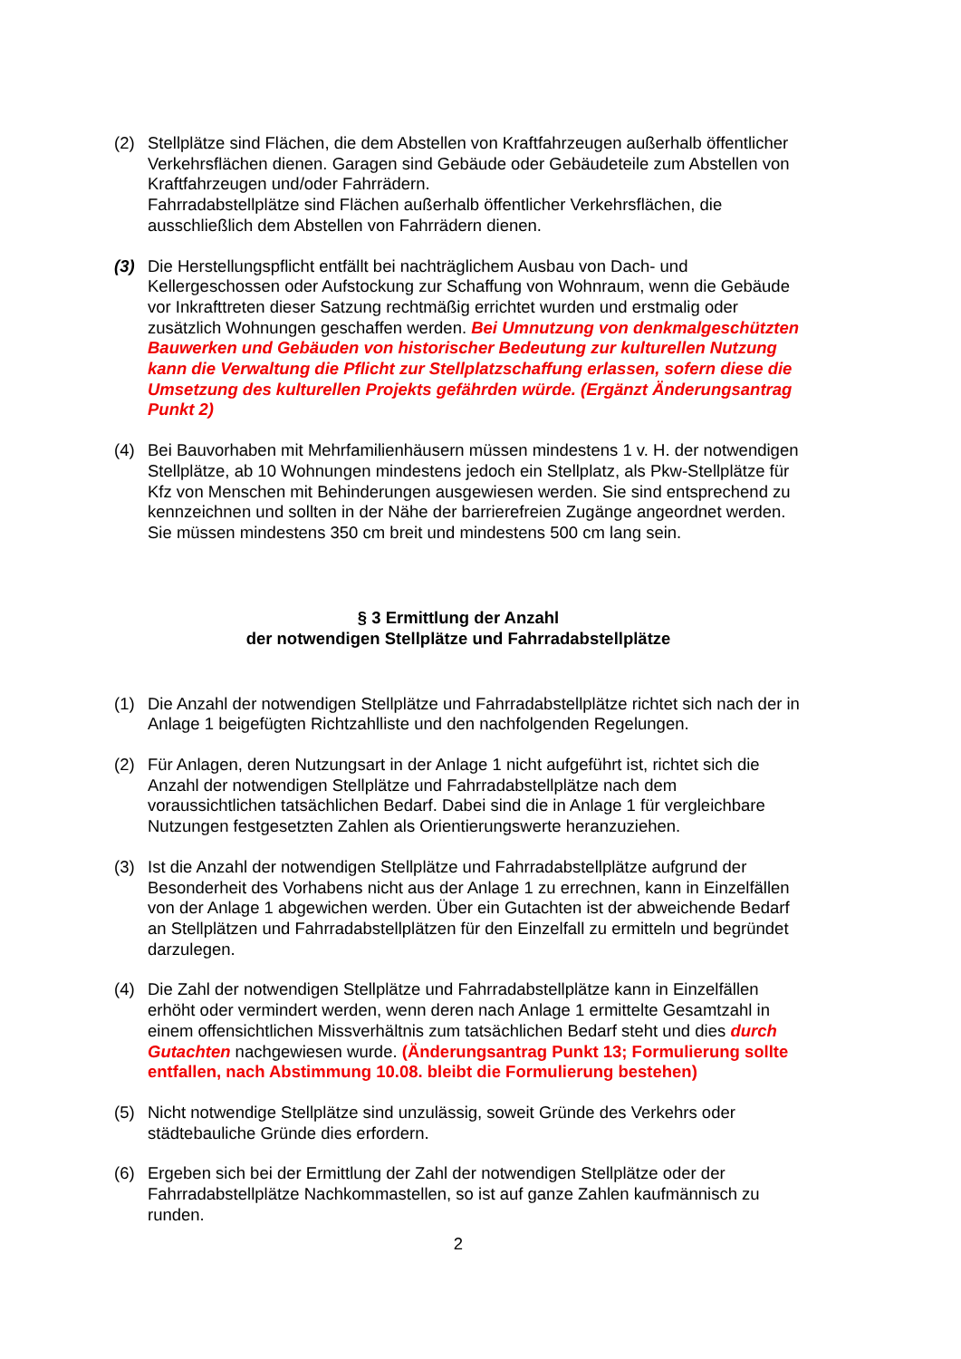(2) Stellplätze sind Flächen, die dem Abstellen von Kraftfahrzeugen außerhalb öffentlicher Verkehrsflächen dienen. Garagen sind Gebäude oder Gebäudeteile zum Abstellen von Kraftfahrzeugen und/oder Fahrrädern.
Fahrradabstellplätze sind Flächen außerhalb öffentlicher Verkehrsflächen, die ausschließlich dem Abstellen von Fahrrädern dienen.
(3) Die Herstellungspflicht entfällt bei nachträglichem Ausbau von Dach- und Kellergeschossen oder Aufstockung zur Schaffung von Wohnraum, wenn die Gebäude vor Inkrafttreten dieser Satzung rechtmäßig errichtet wurden und erstmalig oder zusätzlich Wohnungen geschaffen werden. Bei Umnutzung von denkmalgeschützten Bauwerken und Gebäuden von historischer Bedeutung zur kulturellen Nutzung kann die Verwaltung die Pflicht zur Stellplatzschaffung erlassen, sofern diese die Umsetzung des kulturellen Projekts gefährden würde. (Ergänzt Änderungsantrag Punkt 2)
(4) Bei Bauvorhaben mit Mehrfamilienhäusern müssen mindestens 1 v. H. der notwendigen Stellplätze, ab 10 Wohnungen mindestens jedoch ein Stellplatz, als Pkw-Stellplätze für Kfz von Menschen mit Behinderungen ausgewiesen werden. Sie sind entsprechend zu kennzeichnen und sollten in der Nähe der barrierefreien Zugänge angeordnet werden. Sie müssen mindestens 350 cm breit und mindestens 500 cm lang sein.
§ 3 Ermittlung der Anzahl
der notwendigen Stellplätze und Fahrradabstellplätze
(1) Die Anzahl der notwendigen Stellplätze und Fahrradabstellplätze richtet sich nach der in Anlage 1 beigefügten Richtzahlliste und den nachfolgenden Regelungen.
(2) Für Anlagen, deren Nutzungsart in der Anlage 1 nicht aufgeführt ist, richtet sich die Anzahl der notwendigen Stellplätze und Fahrradabstellplätze nach dem voraussichtlichen tatsächlichen Bedarf. Dabei sind die in Anlage 1 für vergleichbare Nutzungen festgesetzten Zahlen als Orientierungswerte heranzuziehen.
(3) Ist die Anzahl der notwendigen Stellplätze und Fahrradabstellplätze aufgrund der Besonderheit des Vorhabens nicht aus der Anlage 1 zu errechnen, kann in Einzelfällen von der Anlage 1 abgewichen werden. Über ein Gutachten ist der abweichende Bedarf an Stellplätzen und Fahrradabstellplätzen für den Einzelfall zu ermitteln und begründet darzulegen.
(4) Die Zahl der notwendigen Stellplätze und Fahrradabstellplätze kann in Einzelfällen erhöht oder vermindert werden, wenn deren nach Anlage 1 ermittelte Gesamtzahl in einem offensichtlichen Missverhältnis zum tatsächlichen Bedarf steht und dies durch Gutachten nachgewiesen wurde. (Änderungsantrag Punkt 13; Formulierung sollte entfallen, nach Abstimmung 10.08. bleibt die Formulierung bestehen)
(5) Nicht notwendige Stellplätze sind unzulässig, soweit Gründe des Verkehrs oder städtebauliche Gründe dies erfordern.
(6) Ergeben sich bei der Ermittlung der Zahl der notwendigen Stellplätze oder der Fahrradabstellplätze Nachkommastellen, so ist auf ganze Zahlen kaufmännisch zu runden.
2